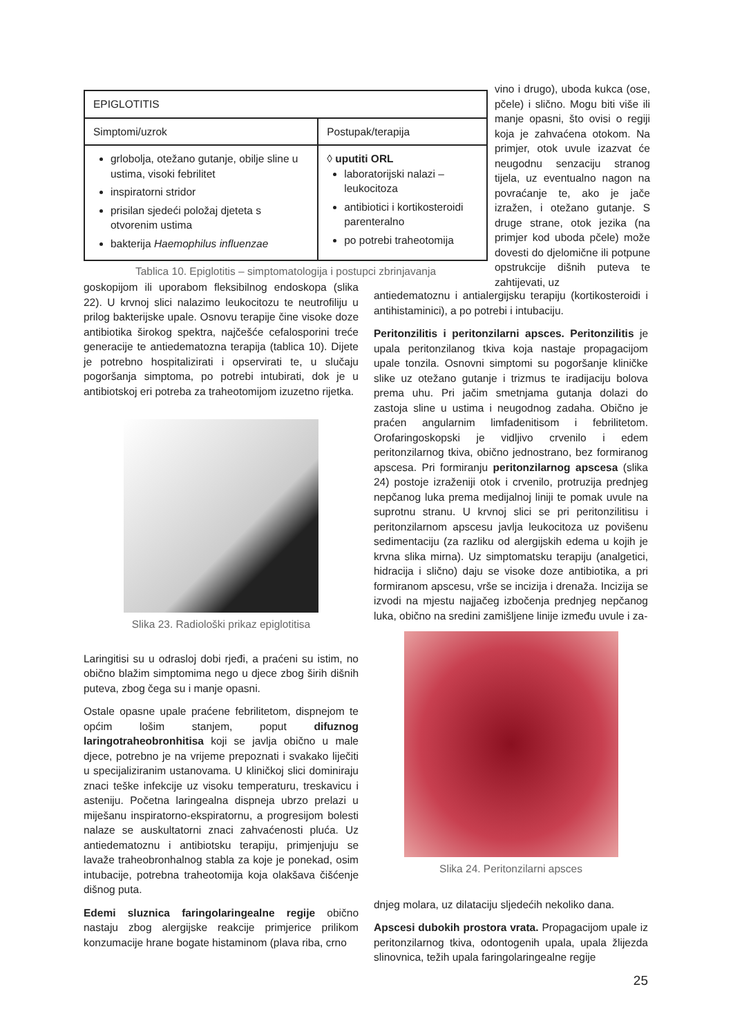vino i drugo), uboda kukca (ose, pčele) i slično. Mogu biti više ili manje opasni, što ovisi o regiji koja je zahvaćena otokom. Na primjer, otok uvule izazvat će neugodnu senzaciju stranog tijela, uz eventualno nagon na povraćanje te, ako je jače izražen, i otežano gutanje. S druge strane, otok jezika (na primjer kod uboda pčele) može dovesti do djelomične ili potpune opstrukcije dišnih puteva te zahtijevati, uz
| EPIGLOTITIS | |
| Simptomi/uzrok | Postupak/terapija |
| grlobolja, otežano gutanje, obilje sline u ustima, visoki febrilitet inspiratorni stridor prisilan sjedeći položaj djeteta s otvorenim ustima bakterija Haemophilus influenzae | ◊ uputiti ORL laboratorijski nalazi – leukocitoza antibiotici i kortikosteroidi parenteralno po potrebi traheotomija |
Tablica 10. Epiglotitis – simptomatologija i postupci zbrinjavanja
goskopijom ili uporabom fleksibilnog endoskopa (slika 22). U krvnoj slici nalazimo leukocitozu te neutrofiliju u prilog bakterijske upale. Osnovu terapije čine visoke doze antibiotika širokog spektra, najčešće cefalosporini treće generacije te antiedematozna terapija (tablica 10). Dijete je potrebno hospitalizirati i opservirati te, u slučaju pogoršanja simptoma, po potrebi intubirati, dok je u antibiotskoj eri potreba za traheotomijom izuzetno rijetka.
Slika 23. Radiološki prikaz epiglotitisa
Laringitisi su u odrasloj dobi rjeđi, a praćeni su istim, no obično blažim simptomima nego u djece zbog širih dišnih puteva, zbog čega su i manje opasni.
Ostale opasne upale praćene febrilitetom, dispnejom te općim lošim stanjem, poput difuznog laringotraheobronhitisa koji se javlja obično u male djece, potrebno je na vrijeme prepoznati i svakako liječiti u specijaliziranim ustanovama. U kliničkoj slici dominiraju znaci teške infekcije uz visoku temperaturu, treskavicu i asteniju. Početna laringealna dispneja ubrzo prelazi u miješanu inspiratorno-ekspiratornu, a progresijom bolesti nalaze se auskultatorni znaci zahvaćenosti pluća. Uz antiedematoznu i antibiotsku terapiju, primjenjuju se lavaže traheobronhalnog stabla za koje je ponekad, osim intubacije, potrebna traheotomija koja olakšava čišćenje dišnog puta.
Edemi sluznica faringolaringealne regije obično nastaju zbog alergijske reakcije primjerice prilikom konzumacije hrane bogate histaminom (plava riba, crno
antiedematoznu i antialergijsku terapiju (kortikosteroidi i antihistaminici), a po potrebi i intubaciju.
Peritonzilitis i peritonzilarni apsces. Peritonzilitis je upala peritonzilanog tkiva koja nastaje propagacijom upale tonzila. Osnovni simptomi su pogoršanje kliničke slike uz otežano gutanje i trizmus te iradijaciju bolova prema uhu. Pri jačim smetnjama gutanja dolazi do zastoja sline u ustima i neugodnog zadaha. Obično je praćen angularnim limfadenitisom i febrilitetom. Orofaringoskopski je vidljivo crvenilo i edem peritonzilarnog tkiva, obično jednostrano, bez formiranog apscesa. Pri formiranju peritonzilarnog apscesa (slika 24) postoje izraženiji otok i crvenilo, protruzija prednjeg nepčanog luka prema medijalnoj liniji te pomak uvule na suprotnu stranu. U krvnoj slici se pri peritonzilitisu i peritonzilarnom apscesu javlja leukocitoza uz povišenu sedimentaciju (za razliku od alergijskih edema u kojih je krvna slika mirna). Uz simptomatsku terapiju (analgetici, hidracija i slično) daju se visoke doze antibiotika, a pri formiranom apscesu, vrše se incizija i drenaža. Incizija se izvodi na mjestu najjačeg izbočenja prednjeg nepčanog luka, obično na sredini zamišljene linije između uvule i za-
Slika 24. Peritonzilarni apsces
dnjeg molara, uz dilataciju sljedećih nekoliko dana.
Apscesi dubokih prostora vrata. Propagacijom upale iz peritonzilarnog tkiva, odontogenih upala, upala žlijezda slinovnica, težih upala faringolaringealne regije
25